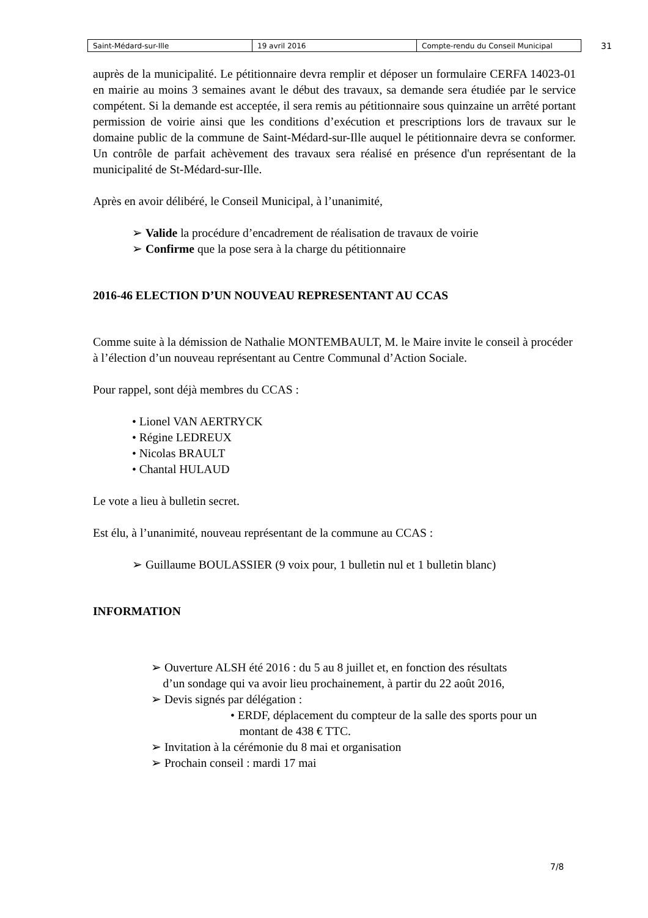| Saint-Médard-sur-Ille | 19 avril 2016 | Compte-rendu du Conseil Municipal |
31
auprès de la municipalité. Le pétitionnaire devra remplir et déposer un formulaire CERFA 14023-01 en mairie au moins 3 semaines avant le début des travaux, sa demande sera étudiée par le service compétent. Si la demande est acceptée, il sera remis au pétitionnaire sous quinzaine un arrêté portant permission de voirie ainsi que les conditions d’exécution et prescriptions lors de travaux sur le domaine public de la commune de Saint-Médard-sur-Ille auquel le pétitionnaire devra se conformer. Un contrôle de parfait achèvement des travaux sera réalisé en présence d'un représentant de la municipalité de St-Médard-sur-Ille.
Après en avoir délibéré, le Conseil Municipal, à l’unanimité,
➢ Valide la procédure d’encadrement de réalisation de travaux de voirie
➢ Confirme que la pose sera à la charge du pétitionnaire
2016-46 ELECTION D’UN NOUVEAU REPRESENTANT AU CCAS
Comme suite à la démission de Nathalie MONTEMBAULT, M. le Maire invite le conseil à procéder à l’élection d’un nouveau représentant au Centre Communal d’Action Sociale.
Pour rappel, sont déjà membres du CCAS :
• Lionel VAN AERTRYCK
• Régine LEDREUX
• Nicolas BRAULT
• Chantal HULAUD
Le vote a lieu à bulletin secret.
Est élu, à l’unanimité, nouveau représentant de la commune au CCAS :
➢ Guillaume BOULASSIER (9 voix pour, 1 bulletin nul et 1 bulletin blanc)
INFORMATION
➢ Ouverture ALSH été 2016 : du 5 au 8 juillet et, en fonction des résultats
d’un sondage qui va avoir lieu prochainement, à partir du 22 août 2016,
➢ Devis signés par délégation :
• ERDF, déplacement du compteur de la salle des sports pour un
montant de 438 € TTC.
➢ Invitation à la cérémonie du 8 mai et organisation
➢ Prochain conseil : mardi 17 mai
7/8